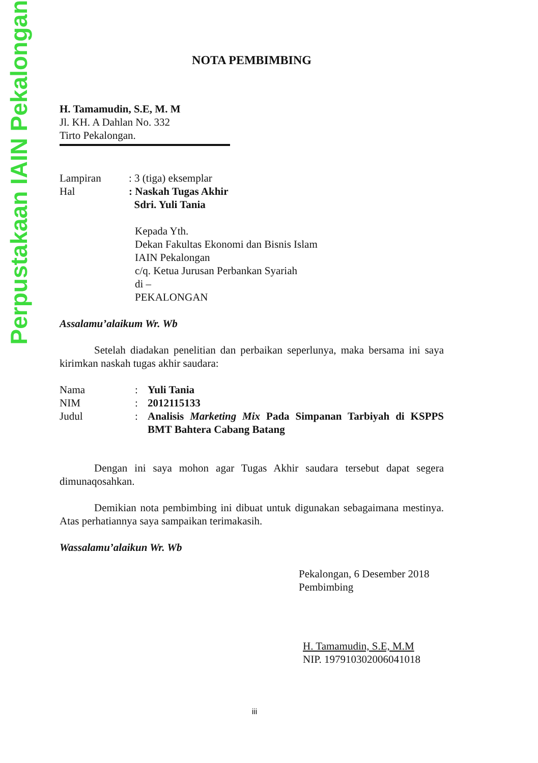Perpustakaan IAIN Pekalongan
NOTA PEMBIMBING
H. Tamamudin, S.E, M. M
Jl. KH. A Dahlan No. 332
Tirto Pekalongan.
| Lampiran | : 3 (tiga) eksemplar |
| Hal | : Naskah Tugas Akhir Sdri. Yuli Tania |
Kepada Yth.
Dekan Fakultas Ekonomi dan Bisnis Islam
IAIN Pekalongan
c/q. Ketua Jurusan Perbankan Syariah
di –
PEKALONGAN
Assalamu’alaikum Wr. Wb
Setelah diadakan penelitian dan perbaikan seperlunya, maka bersama ini saya kirimkan naskah tugas akhir saudara:
| Nama | : | Yuli Tania |
| NIM | : | 2012115133 |
| Judul | : | Analisis Marketing Mix Pada Simpanan Tarbiyah di KSPPS BMT Bahtera Cabang Batang |
Dengan ini saya mohon agar Tugas Akhir saudara tersebut dapat segera dimunaqosahkan.
Demikian nota pembimbing ini dibuat untuk digunakan sebagaimana mestinya. Atas perhatiannya saya sampaikan terimakasih.
Wassalamu’alaikun Wr. Wb
Pekalongan, 6 Desember 2018
Pembimbing
H. Tamamudin, S.E, M.M
NIP. 197910302006041018
iii